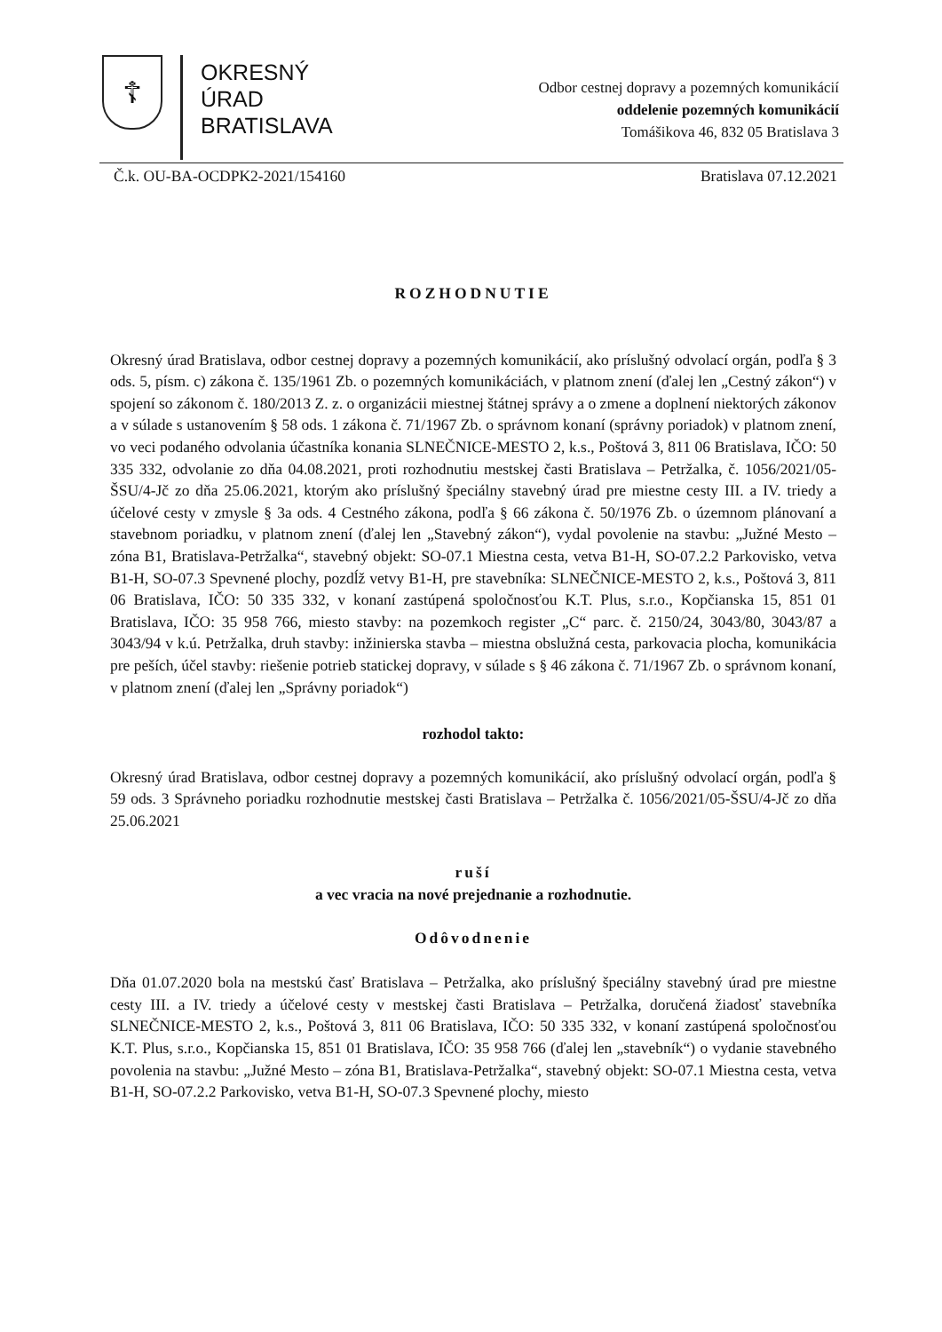☦
OKRESNÝ
ÚRAD
BRATISLAVA
Odbor cestnej dopravy a pozemných komunikácií
oddelenie pozemných komunikácií
Tomášikova 46, 832 05 Bratislava 3
Č.k. OU-BA-OCDPK2-2021/154160 Bratislava 07.12.2021
ROZHODNUTIE
Okresný úrad Bratislava, odbor cestnej dopravy a pozemných komunikácií, ako príslušný odvolací orgán, podľa § 3 ods. 5, písm. c) zákona č. 135/1961 Zb. o pozemných komunikáciách, v platnom znení (ďalej len „Cestný zákon“) v spojení so zákonom č. 180/2013 Z. z. o organizácii miestnej štátnej správy a o zmene a doplnení niektorých zákonov a v súlade s ustanovením § 58 ods. 1 zákona č. 71/1967 Zb. o správnom konaní (správny poriadok) v platnom znení, vo veci podaného odvolania účastníka konania SLNEČNICE-MESTO 2, k.s., Poštová 3, 811 06 Bratislava, IČO: 50 335 332, odvolanie zo dňa 04.08.2021, proti rozhodnutiu mestskej časti Bratislava – Petržalka, č. 1056/2021/05-ŠSU/4-Jč zo dňa 25.06.2021, ktorým ako príslušný špeciálny stavebný úrad pre miestne cesty III. a IV. triedy a účelové cesty v zmysle § 3a ods. 4 Cestného zákona, podľa § 66 zákona č. 50/1976 Zb. o územnom plánovaní a stavebnom poriadku, v platnom znení (ďalej len „Stavebný zákon“), vydal povolenie na stavbu: „Južné Mesto – zóna B1, Bratislava-Petržalka“, stavebný objekt: SO-07.1 Miestna cesta, vetva B1-H, SO-07.2.2 Parkovisko, vetva B1-H, SO-07.3 Spevnené plochy, pozdĺž vetvy B1-H, pre stavebníka: SLNEČNICE-MESTO 2, k.s., Poštová 3, 811 06 Bratislava, IČO: 50 335 332, v konaní zastúpená spoločnosťou K.T. Plus, s.r.o., Kopčianska 15, 851 01 Bratislava, IČO: 35 958 766, miesto stavby: na pozemkoch register „C“ parc. č. 2150/24, 3043/80, 3043/87 a 3043/94 v k.ú. Petržalka, druh stavby: inžinierska stavba – miestna obslužná cesta, parkovacia plocha, komunikácia pre peších, účel stavby: riešenie potrieb statickej dopravy, v súlade s § 46 zákona č. 71/1967 Zb. o správnom konaní, v platnom znení (ďalej len „Správny poriadok“)
rozhodol takto:
Okresný úrad Bratislava, odbor cestnej dopravy a pozemných komunikácií, ako príslušný odvolací orgán, podľa § 59 ods. 3 Správneho poriadku rozhodnutie mestskej časti Bratislava – Petržalka č. 1056/2021/05-ŠSU/4-Jč zo dňa 25.06.2021
ruší
a vec vracia na nové prejednanie a rozhodnutie.
Odôvodnenie
Dňa 01.07.2020 bola na mestskú časť Bratislava – Petržalka, ako príslušný špeciálny stavebný úrad pre miestne cesty III. a IV. triedy a účelové cesty v mestskej časti Bratislava – Petržalka, doručená žiadosť stavebníka SLNEČNICE-MESTO 2, k.s., Poštová 3, 811 06 Bratislava, IČO: 50 335 332, v konaní zastúpená spoločnosťou K.T. Plus, s.r.o., Kopčianska 15, 851 01 Bratislava, IČO: 35 958 766 (ďalej len „stavebník“) o vydanie stavebného povolenia na stavbu: „Južné Mesto – zóna B1, Bratislava-Petržalka“, stavebný objekt: SO-07.1 Miestna cesta, vetva B1-H, SO-07.2.2 Parkovisko, vetva B1-H, SO-07.3 Spevnené plochy, miesto